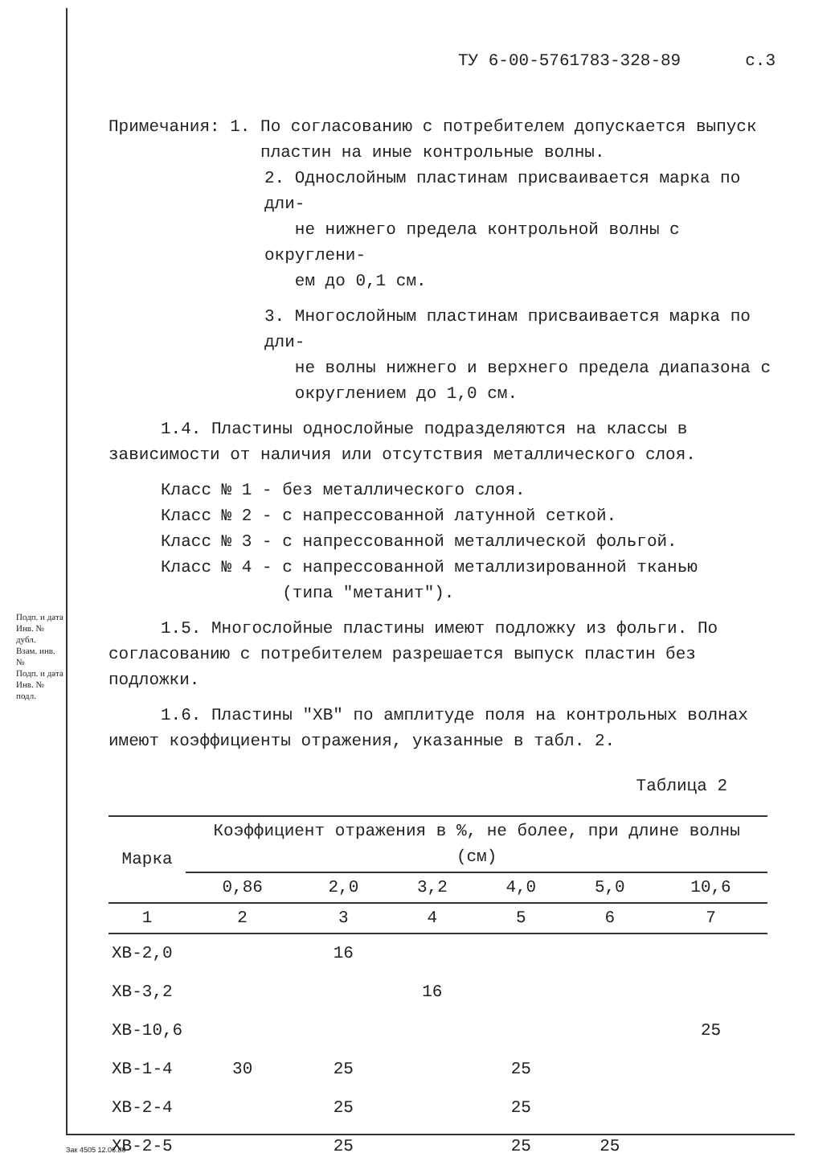Подп. и дата
Инв. № дубл.
Взам. инв. №
Подп. и дата
Инв. № подл.
ТУ 6-00-5761783-328-89 с.3
Примечания: 1. По согласованию с потребителем допускается выпуск
пластин на иные контрольные волны.
2. Однослойным пластинам присваивается марка по дли-
не нижнего предела контрольной волны с округлени-
ем до 0,1 см.
3. Многослойным пластинам присваивается марка по дли-
не волны нижнего и верхнего предела диапазона с
округлением до 1,0 см.
1.4. Пластины однослойные подразделяются на классы в зависимости от наличия или отсутствия металлического слоя.
Класс № 1 - без металлического слоя.
Класс № 2 - с напрессованной латунной сеткой.
Класс № 3 - с напрессованной металлической фольгой.
Класс № 4 - с напрессованной металлизированной тканью
(типа "метанит").
1.5. Многослойные пластины имеют подложку из фольги. По согласованию с потребителем разрешается выпуск пластин без подложки.
1.6. Пластины "ХВ" по амплитуде поля на контрольных волнах имеют коэффициенты отражения, указанные в табл. 2.
Таблица 2
| Марка | Коэффициент отражения в %, не более, при длине волны (см) | | | | | |
| --- | --- | --- | --- | --- | --- | --- |
| | 0,86 | 2,0 | 3,2 | 4,0 | 5,0 | 10,6 |
| 1 | 2 | 3 | 4 | 5 | 6 | 7 |
| ХВ-2,0 | | 16 | | | | |
| ХВ-3,2 | | | 16 | | | |
| ХВ-10,6 | | | | | | 25 |
| ХВ-1-4 | 30 | 25 | | 25 | | |
| ХВ-2-4 | | 25 | | 25 | | |
| ХВ-2-5 | | 25 | | 25 | 25 | |
Зак 4505 12.06.80